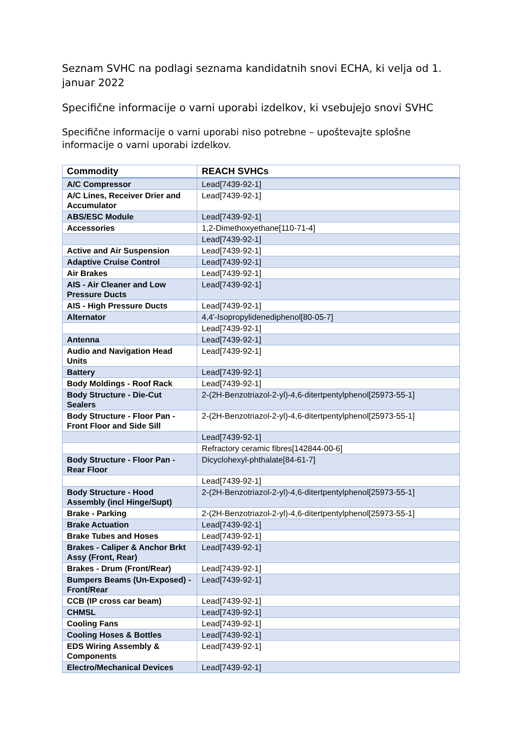Seznam SVHC na podlagi seznama kandidatnih snovi ECHA, ki velja od 1. januar 2022
Specifične informacije o varni uporabi izdelkov, ki vsebujejo snovi SVHC
Specifične informacije o varni uporabi niso potrebne – upoštevajte splošne informacije o varni uporabi izdelkov.
| Commodity | REACH SVHCs |
| --- | --- |
| A/C Compressor | Lead[7439-92-1] |
| A/C Lines, Receiver Drier and Accumulator | Lead[7439-92-1] |
| ABS/ESC Module | Lead[7439-92-1] |
| Accessories | 1,2-Dimethoxyethane[110-71-4] |
| | Lead[7439-92-1] |
| Active and Air Suspension | Lead[7439-92-1] |
| Adaptive Cruise Control | Lead[7439-92-1] |
| Air Brakes | Lead[7439-92-1] |
| AIS - Air Cleaner and Low Pressure Ducts | Lead[7439-92-1] |
| AIS - High Pressure Ducts | Lead[7439-92-1] |
| Alternator | 4,4'-Isopropylidenediphenol[80-05-7] |
| | Lead[7439-92-1] |
| Antenna | Lead[7439-92-1] |
| Audio and Navigation Head Units | Lead[7439-92-1] |
| Battery | Lead[7439-92-1] |
| Body Moldings - Roof Rack | Lead[7439-92-1] |
| Body Structure - Die-Cut Sealers | 2-(2H-Benzotriazol-2-yl)-4,6-ditertpentylphenol[25973-55-1] |
| Body Structure - Floor Pan - Front Floor and Side Sill | 2-(2H-Benzotriazol-2-yl)-4,6-ditertpentylphenol[25973-55-1] |
| | Lead[7439-92-1] |
| | Refractory ceramic fibres[142844-00-6] |
| Body Structure - Floor Pan - Rear Floor | Dicyclohexyl-phthalate[84-61-7] |
| | Lead[7439-92-1] |
| Body Structure - Hood Assembly (incl Hinge/Supt) | 2-(2H-Benzotriazol-2-yl)-4,6-ditertpentylphenol[25973-55-1] |
| Brake - Parking | 2-(2H-Benzotriazol-2-yl)-4,6-ditertpentylphenol[25973-55-1] |
| Brake Actuation | Lead[7439-92-1] |
| Brake Tubes and Hoses | Lead[7439-92-1] |
| Brakes - Caliper & Anchor Brkt Assy (Front, Rear) | Lead[7439-92-1] |
| Brakes - Drum (Front/Rear) | Lead[7439-92-1] |
| Bumpers Beams (Un-Exposed) - Front/Rear | Lead[7439-92-1] |
| CCB (IP cross car beam) | Lead[7439-92-1] |
| CHMSL | Lead[7439-92-1] |
| Cooling Fans | Lead[7439-92-1] |
| Cooling Hoses & Bottles | Lead[7439-92-1] |
| EDS Wiring Assembly & Components | Lead[7439-92-1] |
| Electro/Mechanical Devices | Lead[7439-92-1] |